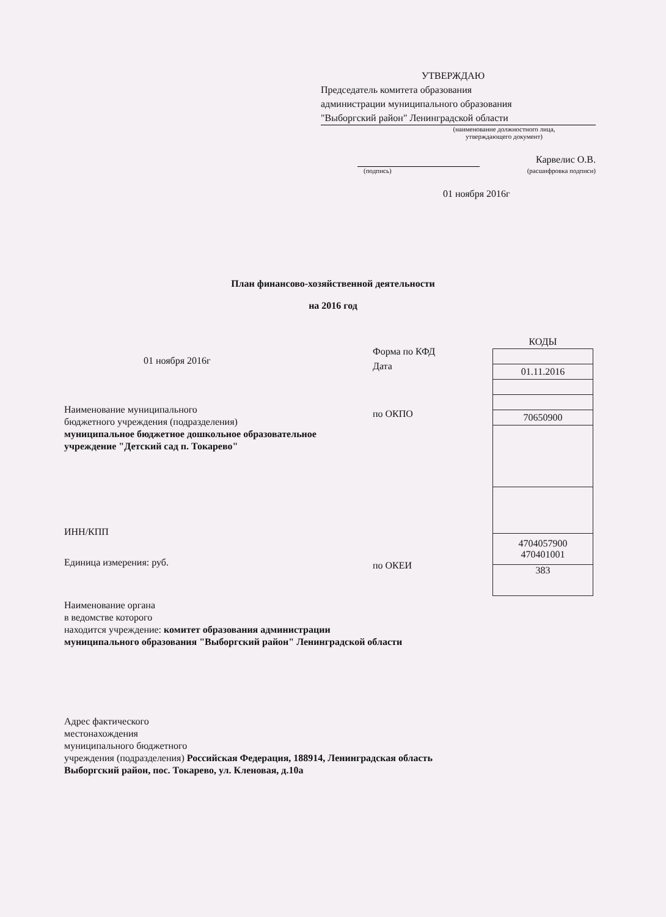УТВЕРЖДАЮ
Председатель комитета образования
администрации муниципального образования
"Выборгский район" Ленинградской области
(наименование должностного лица,
утверждающего документ)
Карвелис О.В.
(подпись) (расшифровка подписи)
01 ноября 2016г
План финансово-хозяйственной деятельности
на 2016 год
01 ноября 2016г
Наименование муниципального
бюджетного учреждения (подразделения)
муниципальное бюджетное дошкольное образовательное
учреждение "Детский сад п. Токарево"
ИНН/КПП
Единица измерения: руб.
Наименование органа
в ведомстве которого
находится учреждение: комитет образования администрации
муниципального образования "Выборгский район" Ленинградской области
Адрес фактического
местонахождения
муниципального бюджетного
учреждения (подразделения) Российская Федерация, 188914, Ленинградская область
Выборгский район, пос. Токарево, ул. Кленовая, д.10а
Форма по КФД
Дата
по ОКПО
по ОКЕИ
| КОДЫ |
| --- |
| 01.11.2016 |
| 70650900 |
| 4704057900 470401001 |
| 383 |